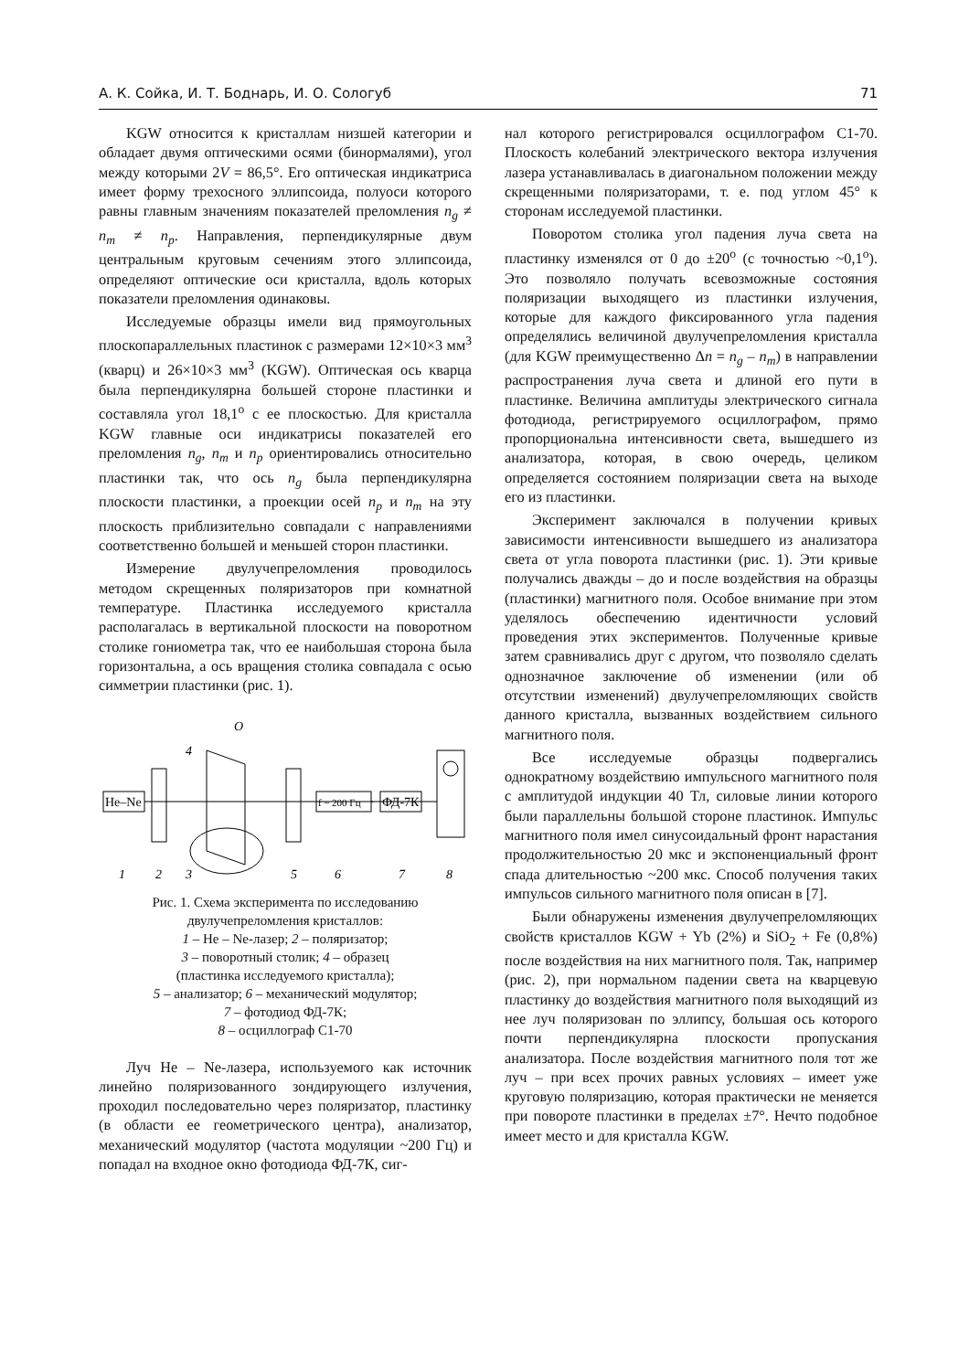А. К. Сойка, И. Т. Боднарь, И. О. Сологуб 71
KGW относится к кристаллам низшей категории и обладает двумя оптическими осями (бинормалями), угол между которыми 2V = 86,5°. Его оптическая индикатриса имеет форму трехосного эллипсоида, полуоси которого равны главным значениям показателей преломления n<sub>g</sub> ≠ n<sub>m</sub> ≠ n<sub>p</sub>. Направления, перпендикулярные двум центральным круговым сечениям этого эллипсоида, определяют оптические оси кристалла, вдоль которых показатели преломления одинаковы.
Исследуемые образцы имели вид прямоугольных плоскопараллельных пластинок с размерами 12×10×3 мм<sup>3</sup> (кварц) и 26×10×3 мм<sup>3</sup> (KGW). Оптическая ось кварца была перпендикулярна большей стороне пластинки и составляла угол 18,1<sup>o</sup> с ее плоскостью. Для кристалла KGW главные оси индикатрисы показателей его преломления n<sub>g</sub>, n<sub>m</sub> и n<sub>p</sub> ориентировались относительно пластинки так, что ось n<sub>g</sub> была перпендикулярна плоскости пластинки, а проекции осей n<sub>p</sub> и n<sub>m</sub> на эту плоскость приблизительно совпадали с направлениями соответственно большей и меньшей сторон пластинки.
Измерение двулучепреломления проводилось методом скрещенных поляризаторов при комнатной температуре. Пластинка исследуемого кристалла располагалась в вертикальной плоскости на поворотном столике гониометра так, что ее наибольшая сторона была горизонтальна, а ось вращения столика совпадала с осью симметрии пластинки (рис. 1).
He–Ne
O
4
f ~ 200 Гц
ФД-7К
1
2
3
5
6
7
8
Рис. 1. Схема эксперимента по исследованию двулучепреломления кристаллов:
1 – He – Ne-лазер; 2 – поляризатор;
3 – поворотный столик; 4 – образец
(пластинка исследуемого кристалла);
5 – анализатор; 6 – механический модулятор;
7 – фотодиод ФД-7К;
8 – осциллограф С1-70
Луч He – Ne-лазера, используемого как источник линейно поляризованного зондирующего излучения, проходил последовательно через поляризатор, пластинку (в области ее геометрического центра), анализатор, механический модулятор (частота модуляции ~200 Гц) и попадал на входное окно фотодиода ФД-7К, сиг-
нал которого регистрировался осциллографом С1-70. Плоскость колебаний электрического вектора излучения лазера устанавливалась в диагональном положении между скрещенными поляризаторами, т. е. под углом 45° к сторонам исследуемой пластинки.
Поворотом столика угол падения луча света на пластинку изменялся от 0 до ±20<sup>o</sup> (с точностью ~0,1<sup>o</sup>). Это позволяло получать всевозможные состояния поляризации выходящего из пластинки излучения, которые для каждого фиксированного угла падения определялись величиной двулучепреломления кристалла (для KGW преимущественно Δn = n<sub>g</sub> – n<sub>m</sub>) в направлении распространения луча света и длиной его пути в пластинке. Величина амплитуды электрического сигнала фотодиода, регистрируемого осциллографом, прямо пропорциональна интенсивности света, вышедшего из анализатора, которая, в свою очередь, целиком определяется состоянием поляризации света на выходе его из пластинки.
Эксперимент заключался в получении кривых зависимости интенсивности вышедшего из анализатора света от угла поворота пластинки (рис. 1). Эти кривые получались дважды – до и после воздействия на образцы (пластинки) магнитного поля. Особое внимание при этом уделялось обеспечению идентичности условий проведения этих экспериментов. Полученные кривые затем сравнивались друг с другом, что позволяло сделать однозначное заключение об изменении (или об отсутствии изменений) двулучепреломляющих свойств данного кристалла, вызванных воздействием сильного магнитного поля.
Все исследуемые образцы подвергались однократному воздействию импульсного магнитного поля с амплитудой индукции 40 Тл, силовые линии которого были параллельны большой стороне пластинок. Импульс магнитного поля имел синусоидальный фронт нарастания продолжительностью 20 мкс и экспоненциальный фронт спада длительностью ~200 мкс. Способ получения таких импульсов сильного магнитного поля описан в [7].
Были обнаружены изменения двулучепреломляющих свойств кристаллов KGW + Yb (2%) и SiO<sub>2</sub> + Fe (0,8%) после воздействия на них магнитного поля. Так, например (рис. 2), при нормальном падении света на кварцевую пластинку до воздействия магнитного поля выходящий из нее луч поляризован по эллипсу, большая ось которого почти перпендикулярна плоскости пропускания анализатора. После воздействия магнитного поля тот же луч – при всех прочих равных условиях – имеет уже круговую поляризацию, которая практически не меняется при повороте пластинки в пределах ±7°. Нечто подобное имеет место и для кристалла KGW.